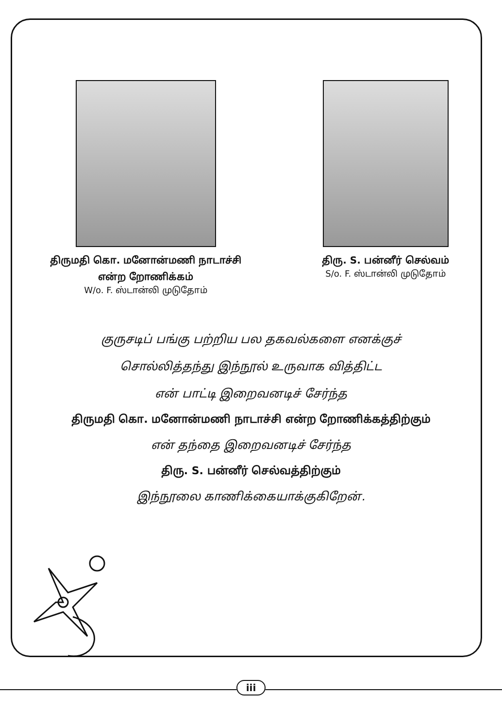திருமதி கொ. மனோன்மணி நாடாச்சி
என்ற றோணிக்கம்
W/o. F. ஸ்டான்லி முடுதோம்
திரு. S. பன்னீர் செல்வம்
S/o. F. ஸ்டான்லி முடுதோம்
குருசடிப் பங்கு பற்றிய பல தகவல்களை எனக்குச்
சொல்லித்தந்து இந்நூல் உருவாக வித்திட்ட
என் பாட்டி இறைவனடிச் சேர்ந்த
திருமதி கொ. மனோன்மணி நாடாச்சி என்ற றோணிக்கத்திற்கும்
என் தந்தை இறைவனடிச் சேர்ந்த
திரு. S. பன்னீர் செல்வத்திற்கும்
இந்நூலை காணிக்கையாக்குகிறேன்.
iii